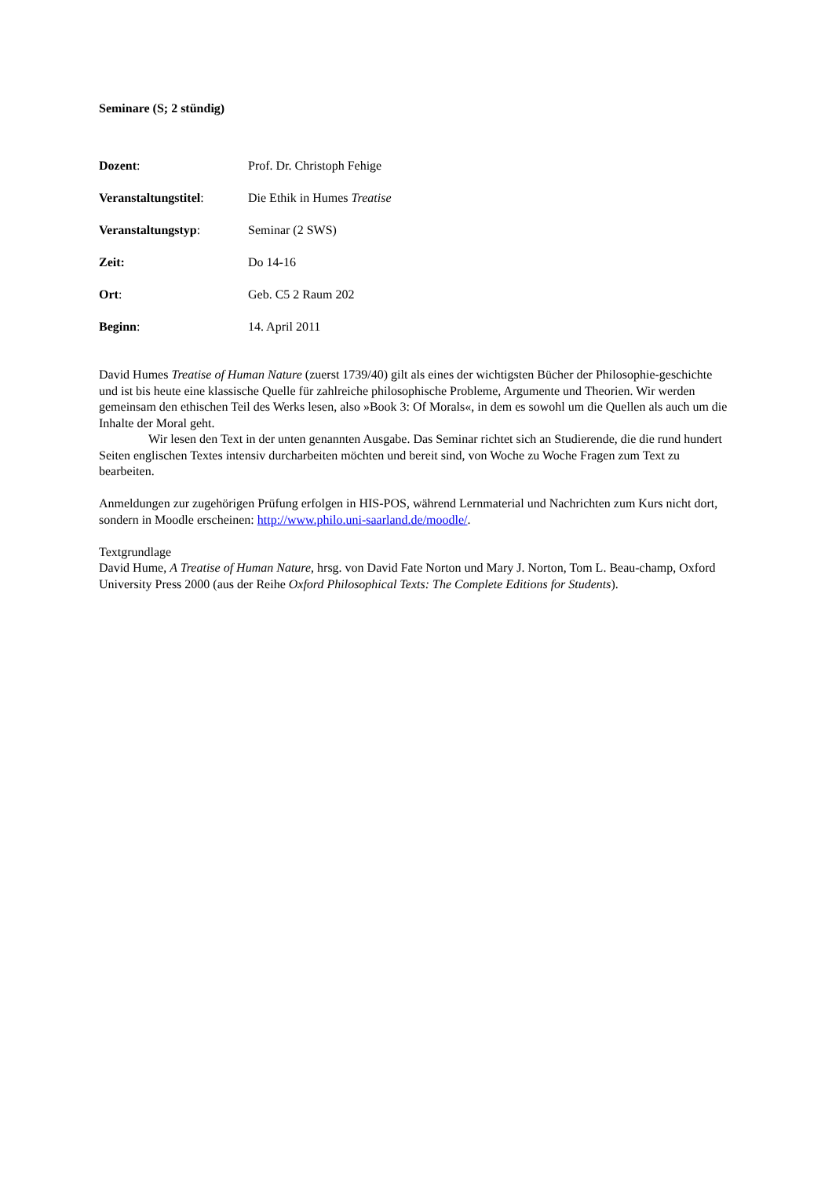Seminare (S; 2 stündig)
Dozent: Prof. Dr. Christoph Fehige
Veranstaltungstitel:
Die Ethik in Humes Treatise
Veranstaltungstyp: Seminar (2 SWS)
Zeit: Do 14-16
Ort: Geb. C5 2 Raum 202
Beginn: 14. April 2011
David Humes Treatise of Human Nature (zuerst 1739/40) gilt als eines der wichtigsten Bücher der Philosophie-geschichte und ist bis heute eine klassische Quelle für zahlreiche philosophische Probleme, Argumente und Theorien. Wir werden gemeinsam den ethischen Teil des Werks lesen, also »Book 3: Of Morals«, in dem es sowohl um die Quellen als auch um die Inhalte der Moral geht.
Wir lesen den Text in der unten genannten Ausgabe. Das Seminar richtet sich an Studierende, die die rund hundert Seiten englischen Textes intensiv durcharbeiten möchten und bereit sind, von Woche zu Woche Fragen zum Text zu bearbeiten.
Anmeldungen zur zugehörigen Prüfung erfolgen in HIS-POS, während Lernmaterial und Nachrichten zum Kurs nicht dort, sondern in Moodle erscheinen: http://www.philo.uni-saarland.de/moodle/.
Textgrundlage
David Hume, A Treatise of Human Nature, hrsg. von David Fate Norton und Mary J. Norton, Tom L. Beau-champ, Oxford University Press 2000 (aus der Reihe Oxford Philosophical Texts: The Complete Editions for Students).